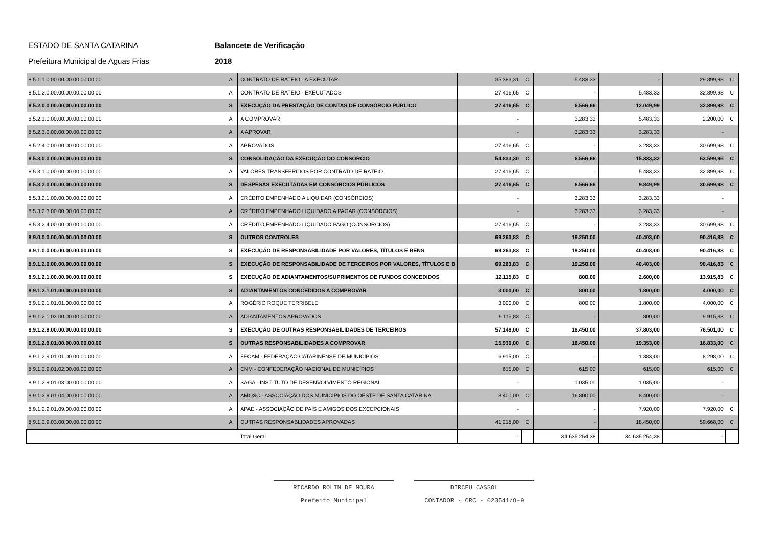ESTADO DE SANTA CATARINA Balancete de Verificação
Prefeitura Municipal de Aguas Frias 2018
| 8.5.1.1.0.00.00.00.00.00.00.00 | A | CONTRATO DE RATEIO - A EXECUTAR | 35.383,31 | C | 5.483,33 | - | 29.899,98 | C |
| 8.5.1.2.0.00.00.00.00.00.00.00 | A | CONTRATO DE RATEIO - EXECUTADOS | 27.416,65 | C | - | 5.483,33 | 32.899,98 | C |
| 8.5.2.0.0.00.00.00.00.00.00.00 | S | EXECUÇÃO DA PRESTAÇÃO DE CONTAS DE CONSÓRCIO PÚBLICO | 27.416,65 | C | 6.566,66 | 12.049,99 | 32.899,98 | C |
| 8.5.2.1.0.00.00.00.00.00.00.00 | A | A COMPROVAR | - | | 3.283,33 | 5.483,33 | 2.200,00 | C |
| 8.5.2.3.0.00.00.00.00.00.00.00 | A | A APROVAR | - | | 3.283,33 | 3.283,33 | - | |
| 8.5.2.4.0.00.00.00.00.00.00.00 | A | APROVADOS | 27.416,65 | C | - | 3.283,33 | 30.699,98 | C |
| 8.5.3.0.0.00.00.00.00.00.00.00 | S | CONSOLIDAÇÃO DA EXECUÇÃO DO CONSÓRCIO | 54.833,30 | C | 6.566,66 | 15.333,32 | 63.599,96 | C |
| 8.5.3.1.0.00.00.00.00.00.00.00 | A | VALORES TRANSFERIDOS POR CONTRATO DE RATEIO | 27.416,65 | C | - | 5.483,33 | 32.899,98 | C |
| 8.5.3.2.0.00.00.00.00.00.00.00 | S | DESPESAS EXECUTADAS EM CONSÓRCIOS PÚBLICOS | 27.416,65 | C | 6.566,66 | 9.849,99 | 30.699,98 | C |
| 8.5.3.2.1.00.00.00.00.00.00.00 | A | CRÉDITO EMPENHADO A LIQUIDAR (CONSÓRCIOS) | - | | 3.283,33 | 3.283,33 | - | |
| 8.5.3.2.3.00.00.00.00.00.00.00 | A | CRÉDITO EMPENHADO LIQUIDADO A PAGAR (CONSÓRCIOS) | - | | 3.283,33 | 3.283,33 | - | |
| 8.5.3.2.4.00.00.00.00.00.00.00 | A | CRÉDITO EMPENHADO LIQUIDADO PAGO (CONSÓRCIOS) | 27.416,65 | C | - | 3.283,33 | 30.699,98 | C |
| 8.9.0.0.0.00.00.00.00.00.00.00 | S | OUTROS CONTROLES | 69.263,83 | C | 19.250,00 | 40.403,00 | 90.416,83 | C |
| 8.9.1.0.0.00.00.00.00.00.00.00 | S | EXECUÇÃO DE RESPONSABILIDADE POR VALORES, TÍTULOS E BENS | 69.263,83 | C | 19.250,00 | 40.403,00 | 90.416,83 | C |
| 8.9.1.2.0.00.00.00.00.00.00.00 | S | EXECUÇÃO DE RESPONSABILIDADE DE TERCEIROS POR VALORES, TÍTULOS E B | 69.263,83 | C | 19.250,00 | 40.403,00 | 90.416,83 | C |
| 8.9.1.2.1.00.00.00.00.00.00.00 | S | EXECUÇÃO DE ADIANTAMENTOS/SUPRIMENTOS DE FUNDOS CONCEDIDOS | 12.115,83 | C | 800,00 | 2.600,00 | 13.915,83 | C |
| 8.9.1.2.1.01.00.00.00.00.00.00 | S | ADIANTAMENTOS CONCEDIDOS A COMPROVAR | 3.000,00 | C | 800,00 | 1.800,00 | 4.000,00 | C |
| 8.9.1.2.1.01.01.00.00.00.00.00 | A | ROGÉRIO ROQUE TERRIBELE | 3.000,00 | C | 800,00 | 1.800,00 | 4.000,00 | C |
| 8.9.1.2.1.03.00.00.00.00.00.00 | A | ADIANTAMENTOS APROVADOS | 9.115,83 | C | - | 800,00 | 9.915,83 | C |
| 8.9.1.2.9.00.00.00.00.00.00.00 | S | EXECUÇÃO DE OUTRAS RESPONSABILIDADES DE TERCEIROS | 57.148,00 | C | 18.450,00 | 37.803,00 | 76.501,00 | C |
| 8.9.1.2.9.01.00.00.00.00.00.00 | S | OUTRAS RESPONSABILIDADES A COMPROVAR | 15.930,00 | C | 18.450,00 | 19.353,00 | 16.833,00 | C |
| 8.9.1.2.9.01.01.00.00.00.00.00 | A | FECAM - FEDERAÇÃO CATARINENSE DE MUNICÍPIOS | 6.915,00 | C | - | 1.383,00 | 8.298,00 | C |
| 8.9.1.2.9.01.02.00.00.00.00.00 | A | CNM - CONFEDERAÇÃO NACIONAL DE MUNICÍPIOS | 615,00 | C | 615,00 | 615,00 | 615,00 | C |
| 8.9.1.2.9.01.03.00.00.00.00.00 | A | SAGA - INSTITUTO DE DESENVOLVIMENTO REGIONAL | - | | 1.035,00 | 1.035,00 | - | |
| 8.9.1.2.9.01.04.00.00.00.00.00 | A | AMOSC - ASSOCIAÇÃO DOS MUNICÍPIOS DO OESTE DE SANTA CATARINA | 8.400,00 | C | 16.800,00 | 8.400,00 | - | |
| 8.9.1.2.9.01.09.00.00.00.00.00 | A | APAE - ASSOCIAÇÃO DE PAIS E AMIGOS DOS EXCEPCIONAIS | - | | - | 7.920,00 | 7.920,00 | C |
| 8.9.1.2.9.03.00.00.00.00.00.00 | A | OUTRAS RESPONSABLIDADES APROVADAS | 41.218,00 | C | - | 18.450,00 | 59.668,00 | C |
| | | Total Geral | - | | 34.635.254,38 | 34.635.254,38 | - | |
RICARDO ROLIM DE MOURA
Prefeito Municipal
DIRCEU CASSOL
CONTADOR - CRC - 023541/O-9